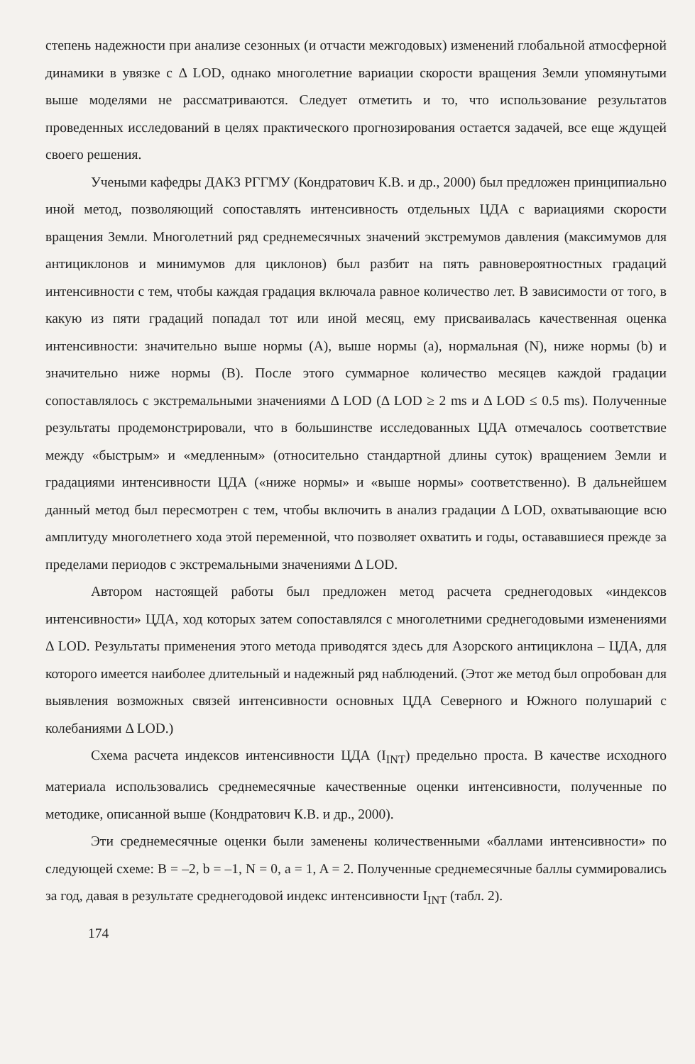степень надежности при анализе сезонных (и отчасти межгодовых) изменений глобальной атмосферной динамики в увязке с Δ LOD, однако многолетние вариации скорости вращения Земли упомянутыми выше моделями не рассматриваются. Следует отметить и то, что использование результатов проведенных исследований в целях практического прогнозирования остается задачей, все еще ждущей своего решения.
Учеными кафедры ДАКЗ РГГМУ (Кондратович К.В. и др., 2000) был предложен принципиально иной метод, позволяющий сопоставлять интенсивность отдельных ЦДА с вариациями скорости вращения Земли. Многолетний ряд среднемесячных значений экстремумов давления (максимумов для антициклонов и минимумов для циклонов) был разбит на пять равновероятностных градаций интенсивности с тем, чтобы каждая градация включала равное количество лет. В зависимости от того, в какую из пяти градаций попадал тот или иной месяц, ему присваивалась качественная оценка интенсивности: значительно выше нормы (A), выше нормы (a), нормальная (N), ниже нормы (b) и значительно ниже нормы (B). После этого суммарное количество месяцев каждой градации сопоставлялось с экстремальными значениями Δ LOD (Δ LOD ≥ 2 ms и Δ LOD ≤ 0.5 ms). Полученные результаты продемонстрировали, что в большинстве исследованных ЦДА отмечалось соответствие между «быстрым» и «медленным» (относительно стандартной длины суток) вращением Земли и градациями интенсивности ЦДА («ниже нормы» и «выше нормы» соответственно). В дальнейшем данный метод был пересмотрен с тем, чтобы включить в анализ градации Δ LOD, охватывающие всю амплитуду многолетнего хода этой переменной, что позволяет охватить и годы, остававшиеся прежде за пределами периодов с экстремальными значениями Δ LOD.
Автором настоящей работы был предложен метод расчета среднегодовых «индексов интенсивности» ЦДА, ход которых затем сопоставлялся с многолетними среднегодовыми изменениями Δ LOD. Результаты применения этого метода приводятся здесь для Азорского антициклона – ЦДА, для которого имеется наиболее длительный и надежный ряд наблюдений. (Этот же метод был опробован для выявления возможных связей интенсивности основных ЦДА Северного и Южного полушарий с колебаниями Δ LOD.)
Схема расчета индексов интенсивности ЦДА (I<sub>INT</sub>) предельно проста. В качестве исходного материала использовались среднемесячные качественные оценки интенсивности, полученные по методике, описанной выше (Кондратович К.В. и др., 2000).
Эти среднемесячные оценки были заменены количественными «баллами интенсивности» по следующей схеме: B = –2, b = –1, N = 0, a = 1, A = 2. Полученные среднемесячные баллы суммировались за год, давая в результате среднегодовой индекс интенсивности I<sub>INT</sub> (табл. 2).
174